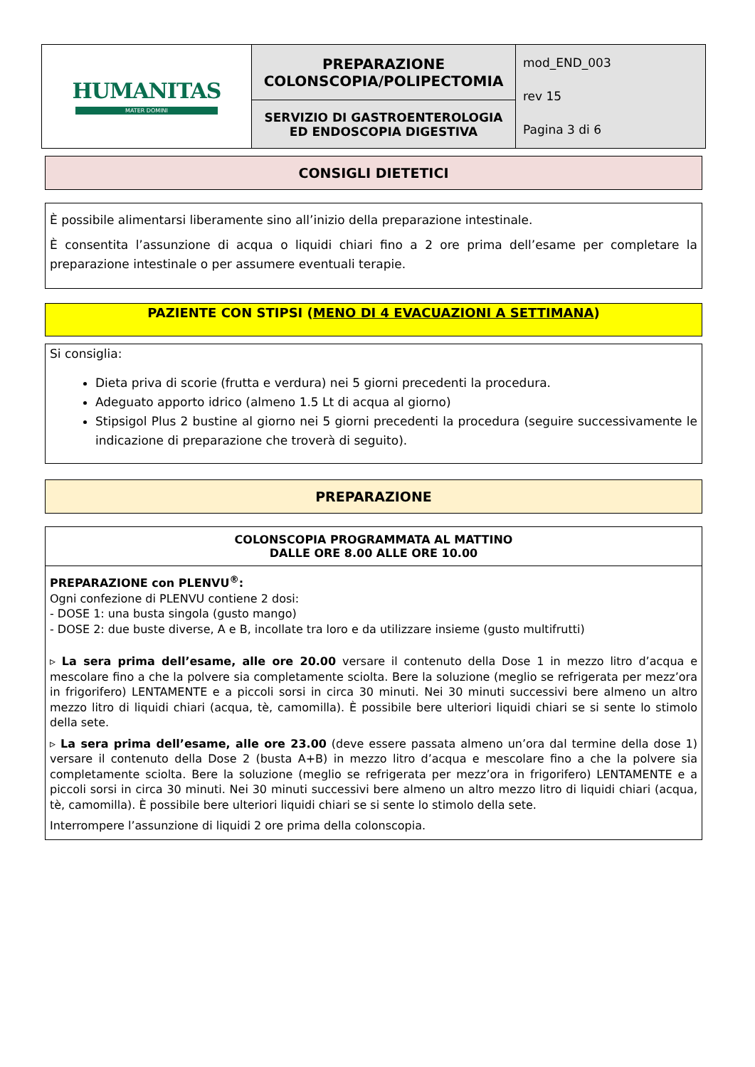| HUMANITAS MATER DOMINI | PREPARAZIONE COLONSCOPIA/POLIPECTOMIA | mod_END_003 rev 15 Pagina 3 di 6 |
| | SERVIZIO DI GASTROENTEROLOGIA ED ENDOSCOPIA DIGESTIVA | |
CONSIGLI DIETETICI
È possibile alimentarsi liberamente sino all’inizio della preparazione intestinale.
È consentita l’assunzione di acqua o liquidi chiari fino a 2 ore prima dell’esame per completare la preparazione intestinale o per assumere eventuali terapie.
PAZIENTE CON STIPSI (MENO DI 4 EVACUAZIONI A SETTIMANA)
Si consiglia:
Dieta priva di scorie (frutta e verdura) nei 5 giorni precedenti la procedura.
Adeguato apporto idrico (almeno 1.5 Lt di acqua al giorno)
Stipsigol Plus 2 bustine al giorno nei 5 giorni precedenti la procedura (seguire successivamente le indicazione di preparazione che troverà di seguito).
PREPARAZIONE
COLONSCOPIA PROGRAMMATA AL MATTINO
DALLE ORE 8.00 ALLE ORE 10.00
PREPARAZIONE con PLENVU<sup>®</sup>:
Ogni confezione di PLENVU contiene 2 dosi:
- DOSE 1: una busta singola (gusto mango)
- DOSE 2: due buste diverse, A e B, incollate tra loro e da utilizzare insieme (gusto multifrutti)
▹ La sera prima dell’esame, alle ore 20.00 versare il contenuto della Dose 1 in mezzo litro d’acqua e mescolare fino a che la polvere sia completamente sciolta. Bere la soluzione (meglio se refrigerata per mezz’ora in frigorifero) LENTAMENTE e a piccoli sorsi in circa 30 minuti. Nei 30 minuti successivi bere almeno un altro mezzo litro di liquidi chiari (acqua, tè, camomilla). È possibile bere ulteriori liquidi chiari se si sente lo stimolo della sete.
▹ La sera prima dell’esame, alle ore 23.00 (deve essere passata almeno un’ora dal termine della dose 1) versare il contenuto della Dose 2 (busta A+B) in mezzo litro d’acqua e mescolare fino a che la polvere sia completamente sciolta. Bere la soluzione (meglio se refrigerata per mezz’ora in frigorifero) LENTAMENTE e a piccoli sorsi in circa 30 minuti. Nei 30 minuti successivi bere almeno un altro mezzo litro di liquidi chiari (acqua, tè, camomilla). È possibile bere ulteriori liquidi chiari se si sente lo stimolo della sete.
Interrompere l’assunzione di liquidi 2 ore prima della colonscopia.